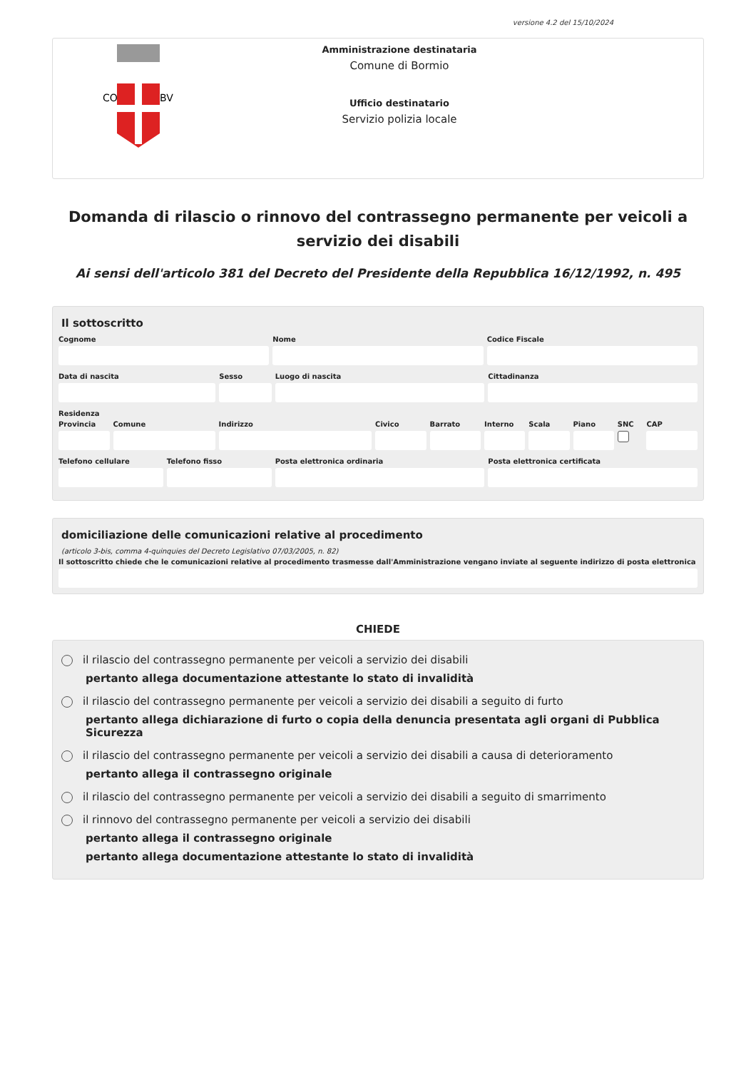versione 4.2 del 15/10/2024
CO
BV
Amministrazione destinataria
Comune di Bormio
Ufficio destinatario
Servizio polizia locale
Domanda di rilascio o rinnovo del contrassegno permanente per veicoli a servizio dei disabili
Ai sensi dell'articolo 381 del Decreto del Presidente della Repubblica 16/12/1992, n. 495
Il sottoscritto
Cognome Nome Codice Fiscale
Data di nascita Sesso Luogo di nascita Cittadinanza
Residenza
Provincia Comune Indirizzo Civico Barrato Interno Scala Piano SNC CAP
Telefono cellulare Telefono fisso Posta elettronica ordinaria Posta elettronica certificata
domiciliazione delle comunicazioni relative al procedimento
(articolo 3-bis, comma 4-quinquies del Decreto Legislativo 07/03/2005, n. 82)
Il sottoscritto chiede che le comunicazioni relative al procedimento trasmesse dall'Amministrazione vengano inviate al seguente indirizzo di posta elettronica
CHIEDE
il rilascio del contrassegno permanente per veicoli a servizio dei disabili
pertanto allega documentazione attestante lo stato di invalidità
il rilascio del contrassegno permanente per veicoli a servizio dei disabili a seguito di furto
pertanto allega dichiarazione di furto o copia della denuncia presentata agli organi di Pubblica Sicurezza
il rilascio del contrassegno permanente per veicoli a servizio dei disabili a causa di deterioramento
pertanto allega il contrassegno originale
il rilascio del contrassegno permanente per veicoli a servizio dei disabili a seguito di smarrimento
il rinnovo del contrassegno permanente per veicoli a servizio dei disabili
pertanto allega il contrassegno originale
pertanto allega documentazione attestante lo stato di invalidità